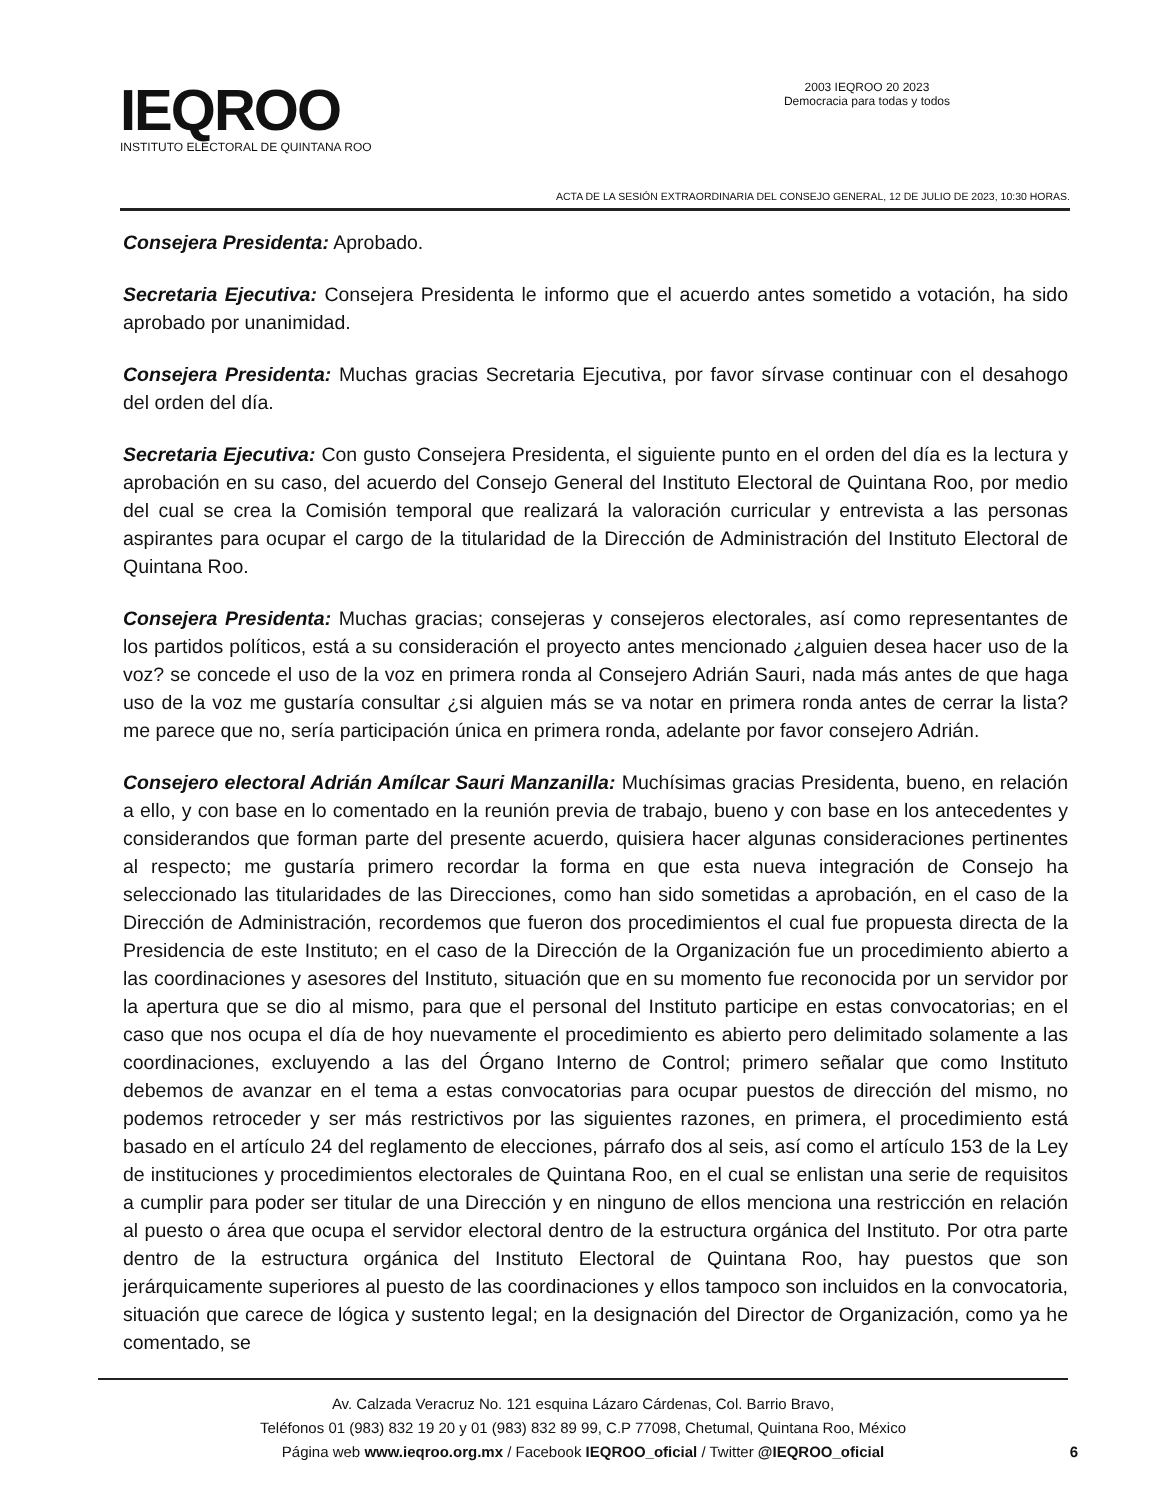IEQROO
INSTITUTO ELECTORAL DE QUINTANA ROO
2003 IEQROO 20 2023
Democracia para todas y todos
ACTA DE LA SESIÓN EXTRAORDINARIA DEL CONSEJO GENERAL, 12 DE JULIO DE 2023, 10:30 HORAS.
Consejera Presidenta: Aprobado.
Secretaria Ejecutiva: Consejera Presidenta le informo que el acuerdo antes sometido a votación, ha sido aprobado por unanimidad.
Consejera Presidenta: Muchas gracias Secretaria Ejecutiva, por favor sírvase continuar con el desahogo del orden del día.
Secretaria Ejecutiva: Con gusto Consejera Presidenta, el siguiente punto en el orden del día es la lectura y aprobación en su caso, del acuerdo del Consejo General del Instituto Electoral de Quintana Roo, por medio del cual se crea la Comisión temporal que realizará la valoración curricular y entrevista a las personas aspirantes para ocupar el cargo de la titularidad de la Dirección de Administración del Instituto Electoral de Quintana Roo.
Consejera Presidenta: Muchas gracias; consejeras y consejeros electorales, así como representantes de los partidos políticos, está a su consideración el proyecto antes mencionado ¿alguien desea hacer uso de la voz? se concede el uso de la voz en primera ronda al Consejero Adrián Sauri, nada más antes de que haga uso de la voz me gustaría consultar ¿si alguien más se va notar en primera ronda antes de cerrar la lista? me parece que no, sería participación única en primera ronda, adelante por favor consejero Adrián.
Consejero electoral Adrián Amílcar Sauri Manzanilla: Muchísimas gracias Presidenta, bueno, en relación a ello, y con base en lo comentado en la reunión previa de trabajo, bueno y con base en los antecedentes y considerandos que forman parte del presente acuerdo, quisiera hacer algunas consideraciones pertinentes al respecto; me gustaría primero recordar la forma en que esta nueva integración de Consejo ha seleccionado las titularidades de las Direcciones, como han sido sometidas a aprobación, en el caso de la Dirección de Administración, recordemos que fueron dos procedimientos el cual fue propuesta directa de la Presidencia de este Instituto; en el caso de la Dirección de la Organización fue un procedimiento abierto a las coordinaciones y asesores del Instituto, situación que en su momento fue reconocida por un servidor por la apertura que se dio al mismo, para que el personal del Instituto participe en estas convocatorias; en el caso que nos ocupa el día de hoy nuevamente el procedimiento es abierto pero delimitado solamente a las coordinaciones, excluyendo a las del Órgano Interno de Control; primero señalar que como Instituto debemos de avanzar en el tema a estas convocatorias para ocupar puestos de dirección del mismo, no podemos retroceder y ser más restrictivos por las siguientes razones, en primera, el procedimiento está basado en el artículo 24 del reglamento de elecciones, párrafo dos al seis, así como el artículo 153 de la Ley de instituciones y procedimientos electorales de Quintana Roo, en el cual se enlistan una serie de requisitos a cumplir para poder ser titular de una Dirección y en ninguno de ellos menciona una restricción en relación al puesto o área que ocupa el servidor electoral dentro de la estructura orgánica del Instituto. Por otra parte dentro de la estructura orgánica del Instituto Electoral de Quintana Roo, hay puestos que son jerárquicamente superiores al puesto de las coordinaciones y ellos tampoco son incluidos en la convocatoria, situación que carece de lógica y sustento legal; en la designación del Director de Organización, como ya he comentado, se
Av. Calzada Veracruz No. 121 esquina Lázaro Cárdenas, Col. Barrio Bravo,
Teléfonos 01 (983) 832 19 20 y 01 (983) 832 89 99, C.P 77098, Chetumal, Quintana Roo, México
Página web www.ieqroo.org.mx / Facebook IEQROO_oficial / Twitter @IEQROO_oficial
6